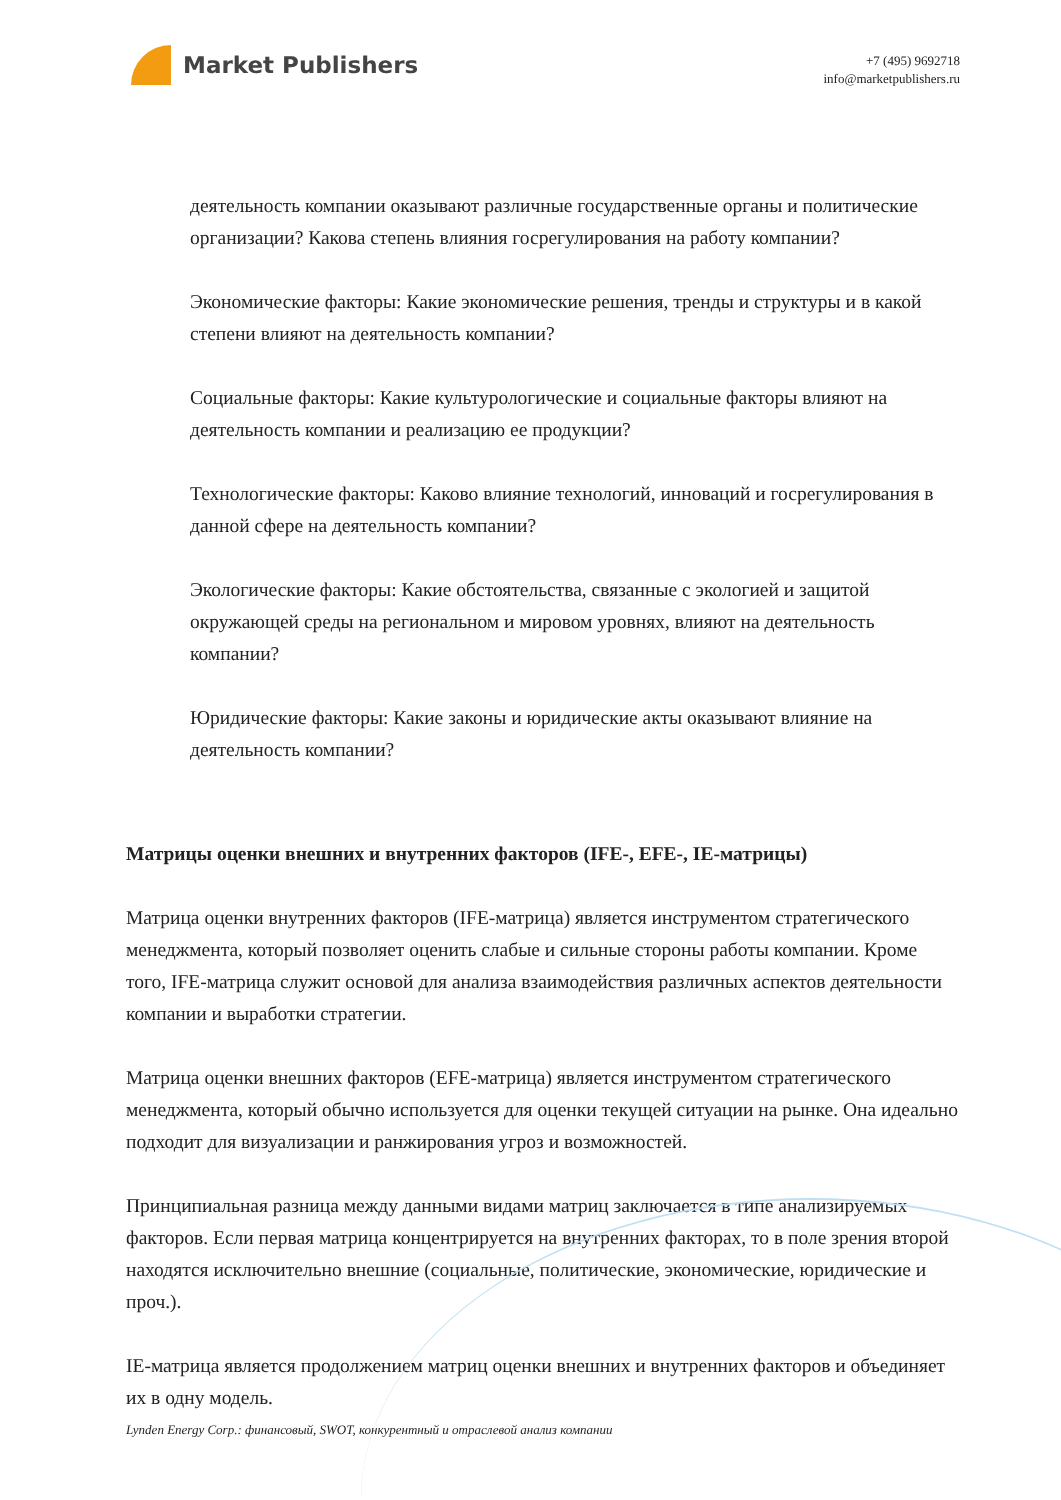Market Publishers
+7 (495) 9692718
info@marketpublishers.ru
деятельность компании оказывают различные государственные органы и политические организации? Какова степень влияния госрегулирования на работу компании?
Экономические факторы: Какие экономические решения, тренды и структуры и в какой степени влияют на деятельность компании?
Социальные факторы: Какие культурологические и социальные факторы влияют на деятельность компании и реализацию ее продукции?
Технологические факторы: Каково влияние технологий, инноваций и госрегулирования в данной сфере на деятельность компании?
Экологические факторы: Какие обстоятельства, связанные с экологией и защитой окружающей среды на региональном и мировом уровнях, влияют на деятельность компании?
Юридические факторы: Какие законы и юридические акты оказывают влияние на деятельность компании?
Матрицы оценки внешних и внутренних факторов (IFE-, EFE-, IE-матрицы)
Матрица оценки внутренних факторов (IFE-матрица) является инструментом стратегического менеджмента, который позволяет оценить слабые и сильные стороны работы компании. Кроме того, IFE-матрица служит основой для анализа взаимодействия различных аспектов деятельности компании и выработки стратегии.
Матрица оценки внешних факторов (EFE-матрица) является инструментом стратегического менеджмента, который обычно используется для оценки текущей ситуации на рынке. Она идеально подходит для визуализации и ранжирования угроз и возможностей.
Принципиальная разница между данными видами матриц заключается в типе анализируемых факторов. Если первая матрица концентрируется на внутренних факторах, то в поле зрения второй находятся исключительно внешние (социальные, политические, экономические, юридические и проч.).
IE-матрица является продолжением матриц оценки внешних и внутренних факторов и объединяет их в одну модель.
Lynden Energy Corp.: финансовый, SWOT, конкурентный и отраслевой анализ компании